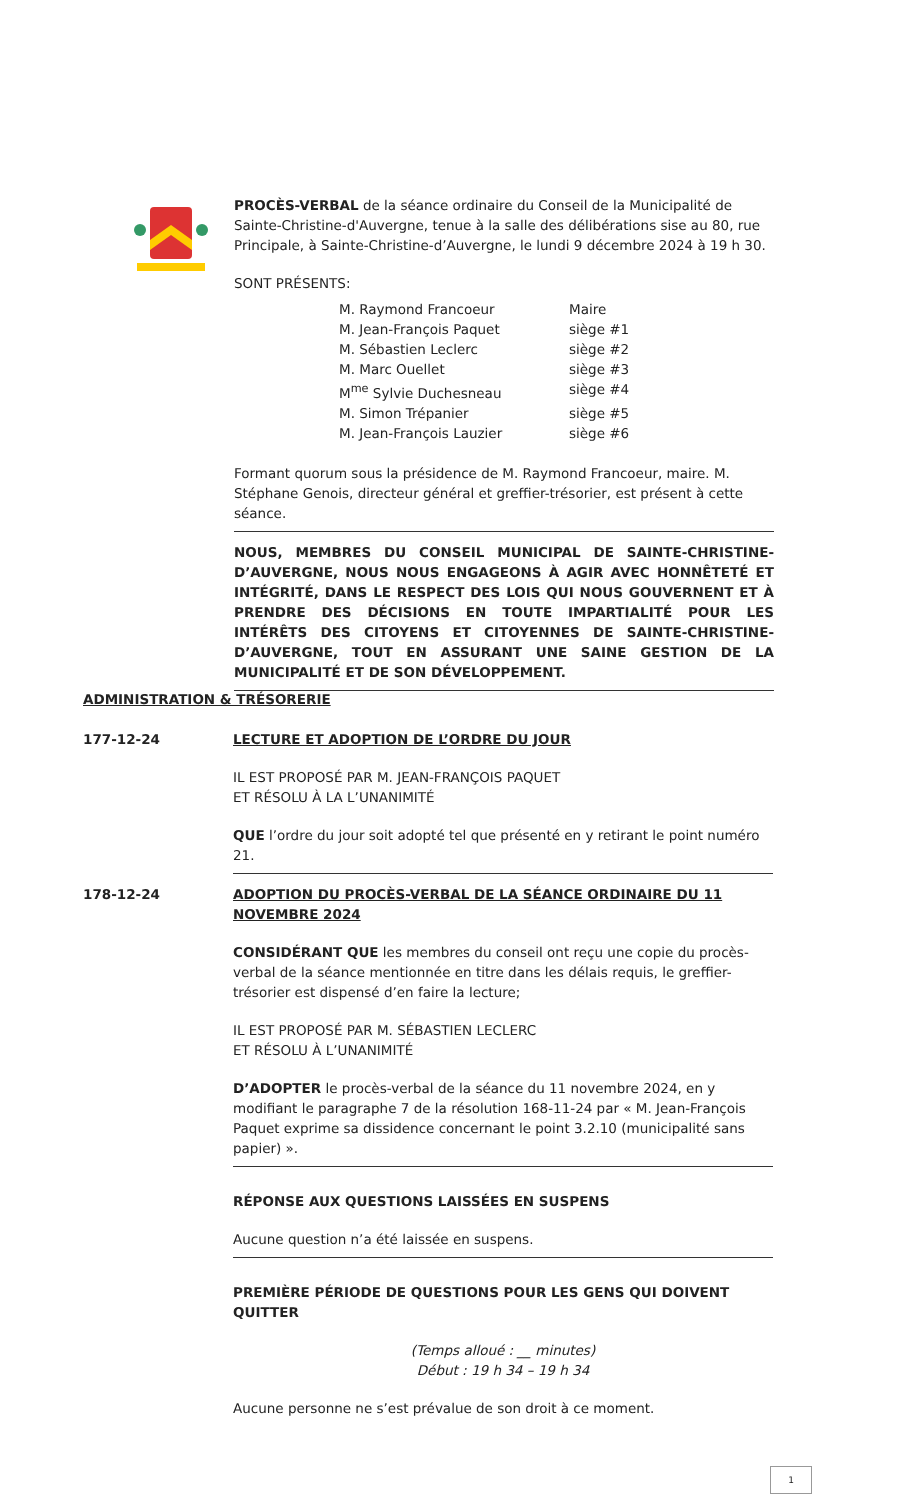PROCÈS-VERBAL de la séance ordinaire du Conseil de la Municipalité de Sainte-Christine-d'Auvergne, tenue à la salle des délibérations sise au 80, rue Principale, à Sainte-Christine-d’Auvergne, le lundi 9 décembre 2024 à 19 h 30.
SONT PRÉSENTS:
M. Raymond Francoeur Maire
M. Jean-François Paquet siège #1
M. Sébastien Leclerc siège #2
M. Marc Ouellet siège #3
M<sup>me</sup> Sylvie Duchesneau siège #4
M. Simon Trépanier siège #5
M. Jean-François Lauzier siège #6
Formant quorum sous la présidence de M. Raymond Francoeur, maire. M. Stéphane Genois, directeur général et greffier-trésorier, est présent à cette séance.
NOUS, MEMBRES DU CONSEIL MUNICIPAL DE SAINTE-CHRISTINE-D’AUVERGNE, NOUS NOUS ENGAGEONS À AGIR AVEC HONNÊTETÉ ET INTÉGRITÉ, DANS LE RESPECT DES LOIS QUI NOUS GOUVERNENT ET À PRENDRE DES DÉCISIONS EN TOUTE IMPARTIALITÉ POUR LES INTÉRÊTS DES CITOYENS ET CITOYENNES DE SAINTE-CHRISTINE-D’AUVERGNE, TOUT EN ASSURANT UNE SAINE GESTION DE LA MUNICIPALITÉ ET DE SON DÉVELOPPEMENT.
ADMINISTRATION & TRÉSORERIE
177-12-24 LECTURE ET ADOPTION DE L’ORDRE DU JOUR
IL EST PROPOSÉ PAR M. JEAN-FRANÇOIS PAQUET
ET RÉSOLU À LA L’UNANIMITÉ
QUE l’ordre du jour soit adopté tel que présenté en y retirant le point numéro 21.
178-12-24 ADOPTION DU PROCÈS-VERBAL DE LA SÉANCE ORDINAIRE DU 11 NOVEMBRE 2024
CONSIDÉRANT QUE les membres du conseil ont reçu une copie du procès-verbal de la séance mentionnée en titre dans les délais requis, le greffier-trésorier est dispensé d’en faire la lecture;
IL EST PROPOSÉ PAR M. SÉBASTIEN LECLERC
ET RÉSOLU À L’UNANIMITÉ
D’ADOPTER le procès-verbal de la séance du 11 novembre 2024, en y modifiant le paragraphe 7 de la résolution 168-11-24 par « M. Jean-François Paquet exprime sa dissidence concernant le point 3.2.10 (municipalité sans papier) ».
RÉPONSE AUX QUESTIONS LAISSÉES EN SUSPENS
Aucune question n’a été laissée en suspens.
PREMIÈRE PÉRIODE DE QUESTIONS POUR LES GENS QUI DOIVENT QUITTER
(Temps alloué : __ minutes)
Début : 19 h 34 – 19 h 34
Aucune personne ne s’est prévalue de son droit à ce moment.
1